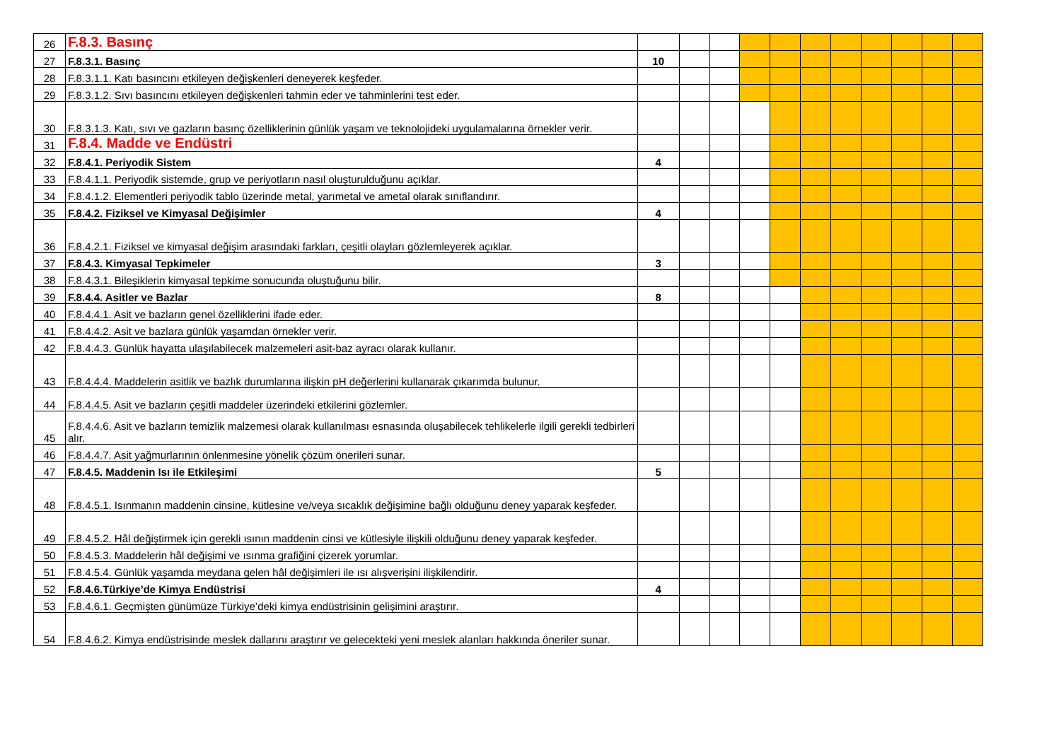| 26 | F.8.3. Basınç | | | | | | | | | | | |
| 27 | F.8.3.1. Basınç | 10 | | | | | | | | | | |
| 28 | F.8.3.1.1. Katı basıncını etkileyen değişkenleri deneyerek keşfeder. | | | | | | | | | | | |
| 29 | F.8.3.1.2. Sıvı basıncını etkileyen değişkenleri tahmin eder ve tahminlerini test eder. | | | | | | | | | | | |
| 30 | F.8.3.1.3. Katı, sıvı ve gazların basınç özelliklerinin günlük yaşam ve teknolojideki uygulamalarına örnekler verir. | | | | | | | | | | | |
| 31 | F.8.4. Madde ve Endüstri | | | | | | | | | | | |
| 32 | F.8.4.1. Periyodik Sistem | 4 | | | | | | | | | | |
| 33 | F.8.4.1.1. Periyodik sistemde, grup ve periyotların nasıl oluşturulduğunu açıklar. | | | | | | | | | | | |
| 34 | F.8.4.1.2. Elementleri periyodik tablo üzerinde metal, yarımetal ve ametal olarak sınıflandırır. | | | | | | | | | | | |
| 35 | F.8.4.2. Fiziksel ve Kimyasal Değişimler | 4 | | | | | | | | | | |
| 36 | F.8.4.2.1. Fiziksel ve kimyasal değişim arasındaki farkları, çeşitli olayları gözlemleyerek açıklar. | | | | | | | | | | | |
| 37 | F.8.4.3. Kimyasal Tepkimeler | 3 | | | | | | | | | | |
| 38 | F.8.4.3.1. Bileşiklerin kimyasal tepkime sonucunda oluştuğunu bilir. | | | | | | | | | | | |
| 39 | F.8.4.4. Asitler ve Bazlar | 8 | | | | | | | | | | |
| 40 | F.8.4.4.1. Asit ve bazların genel özelliklerini ifade eder. | | | | | | | | | | | |
| 41 | F.8.4.4.2. Asit ve bazlara günlük yaşamdan örnekler verir. | | | | | | | | | | | |
| 42 | F.8.4.4.3. Günlük hayatta ulaşılabilecek malzemeleri asit-baz ayracı olarak kullanır. | | | | | | | | | | | |
| 43 | F.8.4.4.4. Maddelerin asitlik ve bazlık durumlarına ilişkin pH değerlerini kullanarak çıkarımda bulunur. | | | | | | | | | | | |
| 44 | F.8.4.4.5. Asit ve bazların çeşitli maddeler üzerindeki etkilerini gözlemler. | | | | | | | | | | | |
| 45 | F.8.4.4.6. Asit ve bazların temizlik malzemesi olarak kullanılması esnasında oluşabilecek tehlikelerle ilgili gerekli tedbirleri alır. | | | | | | | | | | | |
| 46 | F.8.4.4.7. Asit yağmurlarının önlenmesine yönelik çözüm önerileri sunar. | | | | | | | | | | | |
| 47 | F.8.4.5. Maddenin Isı ile Etkileşimi | 5 | | | | | | | | | | |
| 48 | F.8.4.5.1. Isınmanın maddenin cinsine, kütlesine ve/veya sıcaklık değişimine bağlı olduğunu deney yaparak keşfeder. | | | | | | | | | | | |
| 49 | F.8.4.5.2. Hâl değiştirmek için gerekli ısının maddenin cinsi ve kütlesiyle ilişkili olduğunu deney yaparak keşfeder. | | | | | | | | | | | |
| 50 | F.8.4.5.3. Maddelerin hâl değişimi ve ısınma grafiğini çizerek yorumlar. | | | | | | | | | | | |
| 51 | F.8.4.5.4. Günlük yaşamda meydana gelen hâl değişimleri ile ısı alışverişini ilişkilendirir. | | | | | | | | | | | |
| 52 | F.8.4.6.Türkiye’de Kimya Endüstrisi | 4 | | | | | | | | | | |
| 53 | F.8.4.6.1. Geçmişten günümüze Türkiye’deki kimya endüstrisinin gelişimini araştırır. | | | | | | | | | | | |
| 54 | F.8.4.6.2. Kimya endüstrisinde meslek dallarını araştırır ve gelecekteki yeni meslek alanları hakkında öneriler sunar. | | | | | | | | | | | |